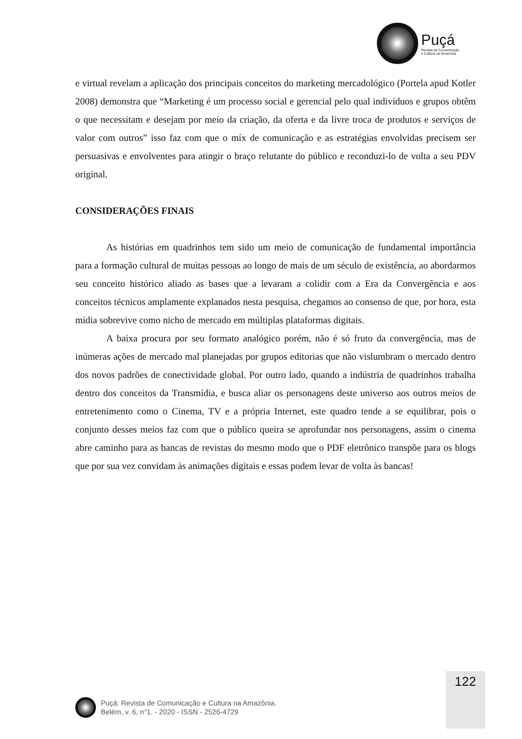Puçá
Revista de Comunicação
e Cultura na Amazônia
e virtual revelam a aplicação dos principais conceitos do marketing mercadológico (Portela apud Kotler 2008) demonstra que “Marketing é um processo social e gerencial pelo qual indivíduos e grupos obtêm o que necessitam e desejam por meio da criação, da oferta e da livre troca de produtos e serviços de valor com outros” isso faz com que o míx de comunicação e as estratégias envolvidas precisem ser persuasivas e envolventes para atingir o braço relutante do público e reconduzi-lo de volta a seu PDV original.
CONSIDERAÇÕES FINAIS
As histórias em quadrinhos tem sido um meio de comunicação de fundamental importância para a formação cultural de muitas pessoas ao longo de mais de um século de existência, ao abordarmos seu conceito histórico aliado as bases que a levaram a colidir com a Era da Convergência e aos conceitos técnicos amplamente explanados nesta pesquisa, chegamos ao consenso de que, por hora, esta mídia sobrevive como nicho de mercado em múltiplas plataformas digitais.
A baixa procura por seu formato analógico porém, não é só fruto da convergência, mas de inúmeras ações de mercado mal planejadas por grupos editorias que não vislumbram o mercado dentro dos novos padrões de conectividade global. Por outro lado, quando a indústria de quadrinhos trabalha dentro dos conceitos da Transmídia, e busca aliar os personagens deste universo aos outros meios de entretenimento como o Cinema, TV e a própria Internet, este quadro tende a se equilibrar, pois o conjunto desses meios faz com que o público queira se aprofundar nos personagens, assim o cinema abre caminho para as bancas de revistas do mesmo modo que o PDF eletrônico transpõe para os blogs que por sua vez convidam às animações digitais e essas podem levar de volta às bancas!
122
Puçá: Revista de Comunicação e Cultura na Amazônia.
Belém, v. 6, n°1. - 2020 - ISSN - 2526-4729